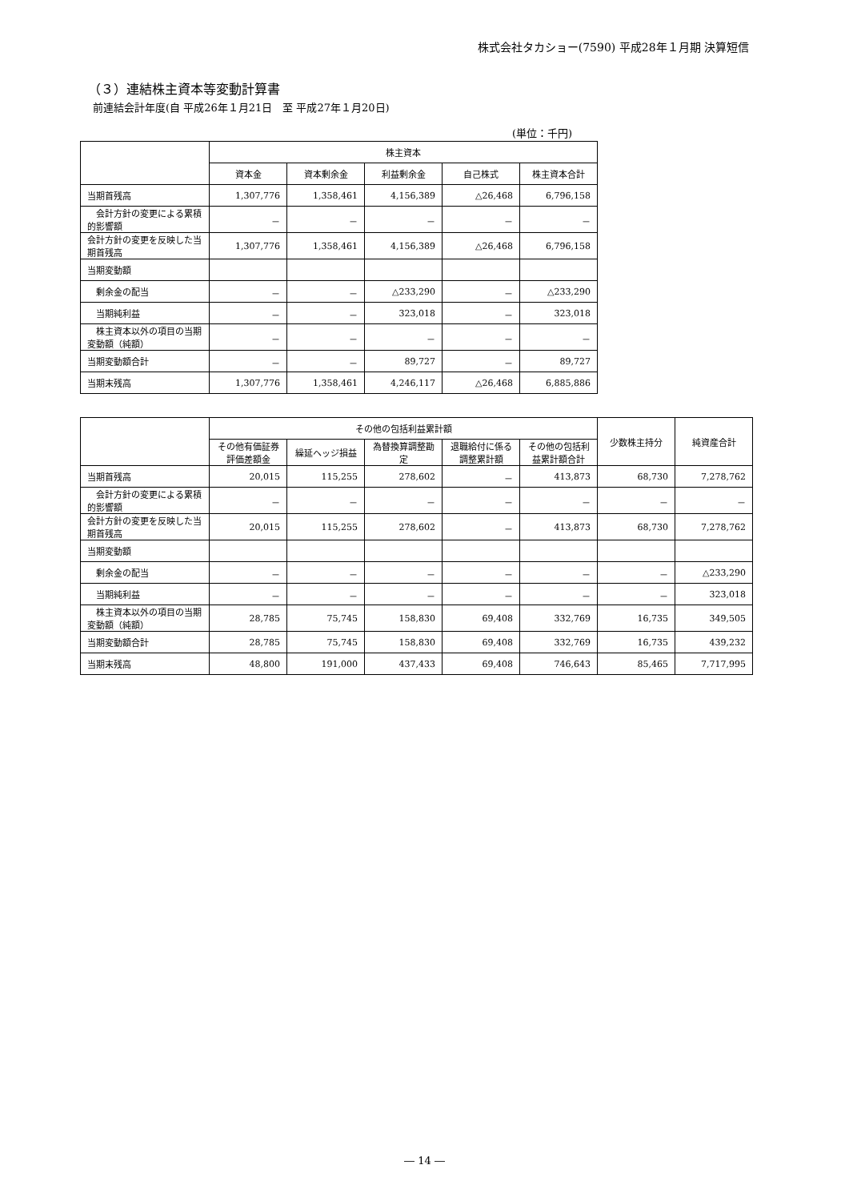株式会社タカショー(7590) 平成28年１月期 決算短信
（３）連結株主資本等変動計算書
前連結会計年度(自 平成26年１月21日　至 平成27年１月20日)
(単位：千円)
| | 株主資本 | | | | |
| --- | --- | --- | --- | --- | --- |
| | 資本金 | 資本剰余金 | 利益剰余金 | 自己株式 | 株主資本合計 |
| 当期首残高 | 1,307,776 | 1,358,461 | 4,156,389 | △26,468 | 6,796,158 |
| 会計方針の変更による累積的影響額 | － | － | － | － | － |
| 会計方針の変更を反映した当期首残高 | 1,307,776 | 1,358,461 | 4,156,389 | △26,468 | 6,796,158 |
| 当期変動額 | | | | | |
| 剰余金の配当 | － | － | △233,290 | － | △233,290 |
| 当期純利益 | － | － | 323,018 | － | 323,018 |
| 株主資本以外の項目の当期変動額（純額） | － | － | － | － | － |
| 当期変動額合計 | － | － | 89,727 | － | 89,727 |
| 当期末残高 | 1,307,776 | 1,358,461 | 4,246,117 | △26,468 | 6,885,886 |
| | その他の包括利益累計額 | | | | | 少数株主持分 | 純資産合計 |
| --- | --- | --- | --- | --- | --- | --- | --- |
| | その他有価証券評価差額金 | 繰延ヘッジ損益 | 為替換算調整勘定 | 退職給付に係る調整累計額 | その他の包括利益累計額合計 | | |
| 当期首残高 | 20,015 | 115,255 | 278,602 | － | 413,873 | 68,730 | 7,278,762 |
| 会計方針の変更による累積的影響額 | － | － | － | － | － | － | － |
| 会計方針の変更を反映した当期首残高 | 20,015 | 115,255 | 278,602 | － | 413,873 | 68,730 | 7,278,762 |
| 当期変動額 | | | | | | | |
| 剰余金の配当 | － | － | － | － | － | － | △233,290 |
| 当期純利益 | － | － | － | － | － | － | 323,018 |
| 株主資本以外の項目の当期変動額（純額） | 28,785 | 75,745 | 158,830 | 69,408 | 332,769 | 16,735 | 349,505 |
| 当期変動額合計 | 28,785 | 75,745 | 158,830 | 69,408 | 332,769 | 16,735 | 439,232 |
| 当期末残高 | 48,800 | 191,000 | 437,433 | 69,408 | 746,643 | 85,465 | 7,717,995 |
― 14 ―